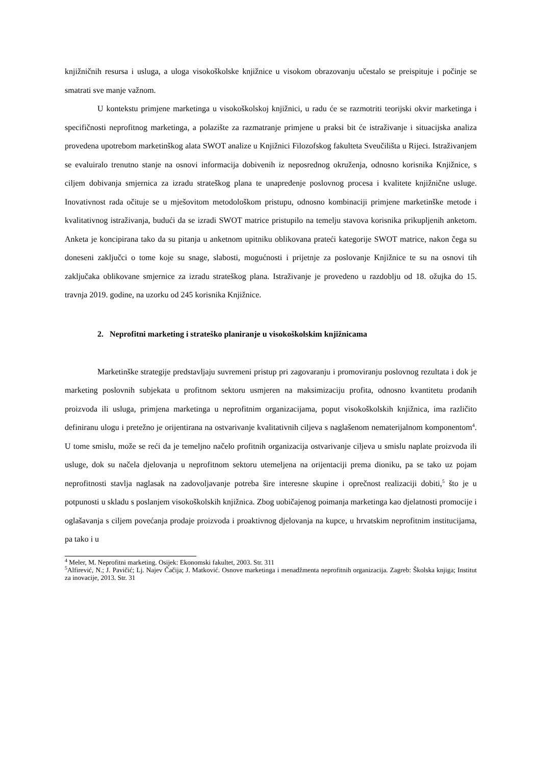knjižničnih resursa i usluga, a uloga visokoškolske knjižnice u visokom obrazovanju učestalo se preispituje i počinje se smatrati sve manje važnom.
U kontekstu primjene marketinga u visokoškolskoj knjižnici, u radu će se razmotriti teorijski okvir marketinga i specifičnosti neprofitnog marketinga, a polazište za razmatranje primjene u praksi bit će istraživanje i situacijska analiza provedena upotrebom marketinškog alata SWOT analize u Knjižnici Filozofskog fakulteta Sveučilišta u Rijeci. Istraživanjem se evaluiralo trenutno stanje na osnovi informacija dobivenih iz neposrednog okruženja, odnosno korisnika Knjižnice, s ciljem dobivanja smjernica za izradu strateškog plana te unapređenje poslovnog procesa i kvalitete knjižnične usluge. Inovativnost rada očituje se u mješovitom metodološkom pristupu, odnosno kombinaciji primjene marketinške metode i kvalitativnog istraživanja, budući da se izradi SWOT matrice pristupilo na temelju stavova korisnika prikupljenih anketom. Anketa je koncipirana tako da su pitanja u anketnom upitniku oblikovana prateći kategorije SWOT matrice, nakon čega su doneseni zaključci o tome koje su snage, slabosti, mogućnosti i prijetnje za poslovanje Knjižnice te su na osnovi tih zaključaka oblikovane smjernice za izradu strateškog plana. Istraživanje je provedeno u razdoblju od 18. ožujka do 15. travnja 2019. godine, na uzorku od 245 korisnika Knjižnice.
2. Neprofitni marketing i strateško planiranje u visokoškolskim knjižnicama
Marketinške strategije predstavljaju suvremeni pristup pri zagovaranju i promoviranju poslovnog rezultata i dok je marketing poslovnih subjekata u profitnom sektoru usmjeren na maksimizaciju profita, odnosno kvantitetu prodanih proizvoda ili usluga, primjena marketinga u neprofitnim organizacijama, poput visokoškolskih knjižnica, ima različito definiranu ulogu i pretežno je orijentirana na ostvarivanje kvalitativnih ciljeva s naglašenom nematerijalnom komponentom<sup>4</sup>. U tome smislu, može se reći da je temeljno načelo profitnih organizacija ostvarivanje ciljeva u smislu naplate proizvoda ili usluge, dok su načela djelovanja u neprofitnom sektoru utemeljena na orijentaciji prema dioniku, pa se tako uz pojam neprofitnosti stavlja naglasak na zadovoljavanje potreba šire interesne skupine i oprečnost realizaciji dobiti,<sup>5</sup> što je u potpunosti u skladu s poslanjem visokoškolskih knjižnica. Zbog uobičajenog poimanja marketinga kao djelatnosti promocije i oglašavanja s ciljem povećanja prodaje proizvoda i proaktivnog djelovanja na kupce, u hrvatskim neprofitnim institucijama, pa tako i u
<sup>4</sup> Meler, M. Neprofitni marketing. Osijek: Ekonomski fakultet, 2003. Str. 311
<sup>5</sup> Alfirević, N.; J. Pavičić; Lj. Najev Čačija; J. Matković. Osnove marketinga i menadžmenta neprofitnih organizacija. Zagreb: Školska knjiga; Institut za inovacije, 2013. Str. 31